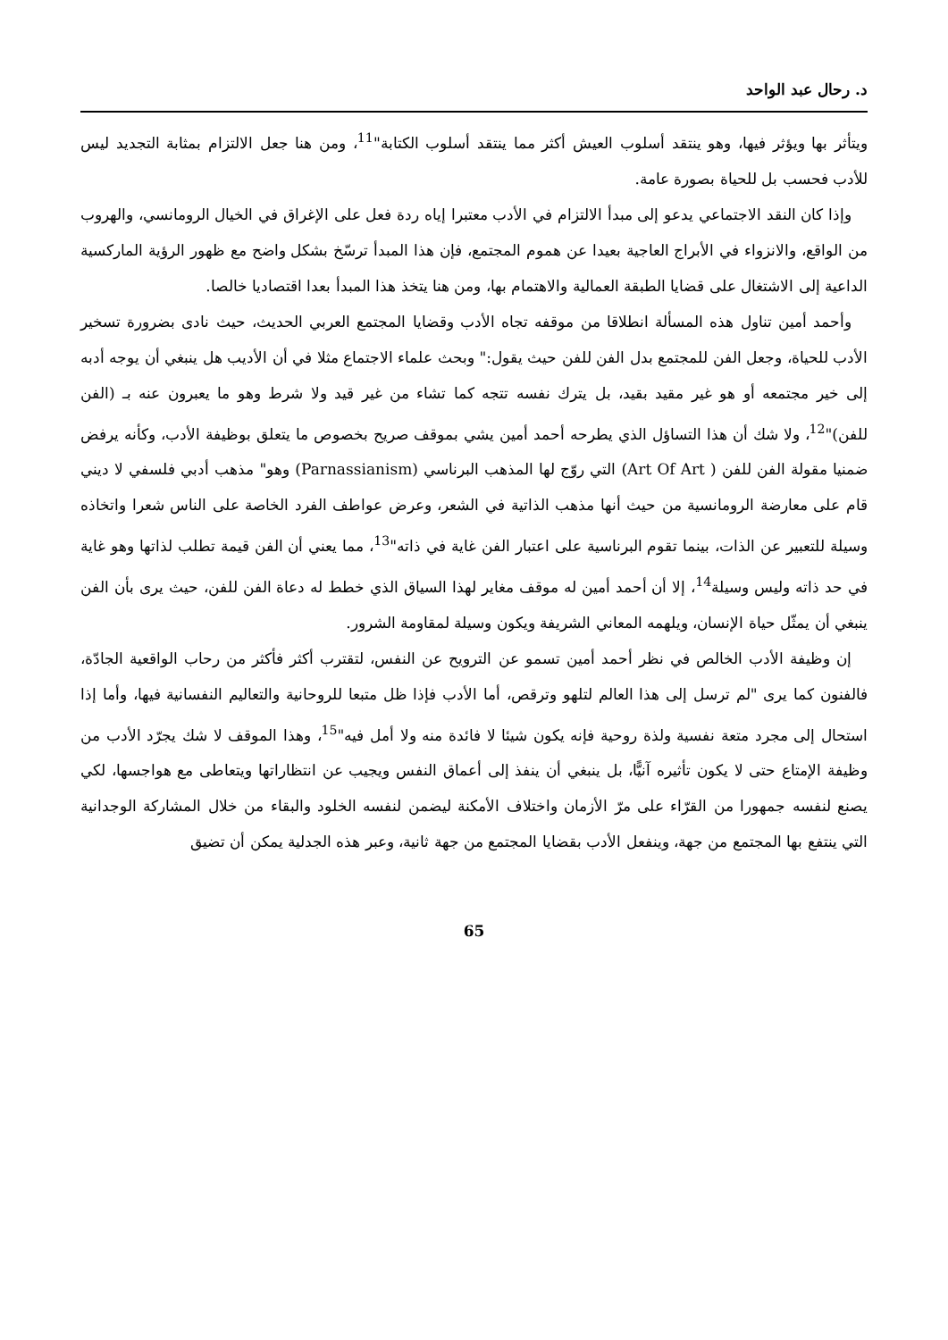د. رحال عبد الواحد
ويتأثر بها ويؤثر فيها، وهو ينتقد أسلوب العيش أكثر مما ينتقد أسلوب الكتابة"<sup>11</sup>، ومن هنا جعل الالتزام بمثابة التجديد ليس للأدب فحسب بل للحياة بصورة عامة.
وإذا كان النقد الاجتماعي يدعو إلى مبدأ الالتزام في الأدب معتبرا إياه ردة فعل على الإغراق في الخيال الرومانسي، والهروب من الواقع، والانزواء في الأبراج العاجية بعيدا عن هموم المجتمع، فإن هذا المبدأ ترسّخ بشكل واضح مع ظهور الرؤية الماركسية الداعية إلى الاشتغال على قضايا الطبقة العمالية والاهتمام بها، ومن هنا يتخذ هذا المبدأ بعدا اقتصاديا خالصا.
وأحمد أمين تناول هذه المسألة انطلاقا من موقفه تجاه الأدب وقضايا المجتمع العربي الحديث، حيث نادى بضرورة تسخير الأدب للحياة، وجعل الفن للمجتمع بدل الفن للفن حيث يقول:" وبحث علماء الاجتماع مثلا في أن الأديب هل ينبغي أن يوجه أدبه إلى خير مجتمعه أو هو غير مقيد بقيد، بل يترك نفسه تتجه كما تشاء من غير قيد ولا شرط وهو ما يعبرون عنه بـ (الفن للفن)"<sup>12</sup>، ولا شك أن هذا التساؤل الذي يطرحه أحمد أمين يشي بموقف صريح بخصوص ما يتعلق بوظيفة الأدب، وكأنه يرفض ضمنيا مقولة الفن للفن ( Art Of Art) التي روّج لها المذهب البرناسي (Parnassianism) وهو" مذهب أدبي فلسفي لا ديني قام على معارضة الرومانسية من حيث أنها مذهب الذاتية في الشعر، وعرض عواطف الفرد الخاصة على الناس شعرا واتخاذه وسيلة للتعبير عن الذات، بينما تقوم البرناسية على اعتبار الفن غاية في ذاته"<sup>13</sup>، مما يعني أن الفن قيمة تطلب لذاتها وهو غاية في حد ذاته وليس وسيلة<sup>14</sup>، إلا أن أحمد أمين له موقف مغاير لهذا السياق الذي خطط له دعاة الفن للفن، حيث يرى بأن الفن ينبغي أن يمثّل حياة الإنسان، ويلهمه المعاني الشريفة ويكون وسيلة لمقاومة الشرور.
إن وظيفة الأدب الخالص في نظر أحمد أمين تسمو عن الترويح عن النفس، لتقترب أكثر فأكثر من رحاب الواقعية الجادّة، فالفنون كما يرى "لم ترسل إلى هذا العالم لتلهو وترقص، أما الأدب فإذا ظل متبعا للروحانية والتعاليم النفسانية فيها، وأما إذا استحال إلى مجرد متعة نفسية ولذة روحية فإنه يكون شيئا لا فائدة منه ولا أمل فيه"<sup>15</sup>، وهذا الموقف لا شك يجرّد الأدب من وظيفة الإمتاع حتى لا يكون تأثيره آنيًّا، بل ينبغي أن ينفذ إلى أعماق النفس ويجيب عن انتظاراتها ويتعاطى مع هواجسها، لكي يصنع لنفسه جمهورا من القرّاء على مرّ الأزمان واختلاف الأمكنة ليضمن لنفسه الخلود والبقاء من خلال المشاركة الوجدانية التي ينتفع بها المجتمع من جهة، وينفعل الأدب بقضايا المجتمع من جهة ثانية، وعبر هذه الجدلية يمكن أن تضيق
65